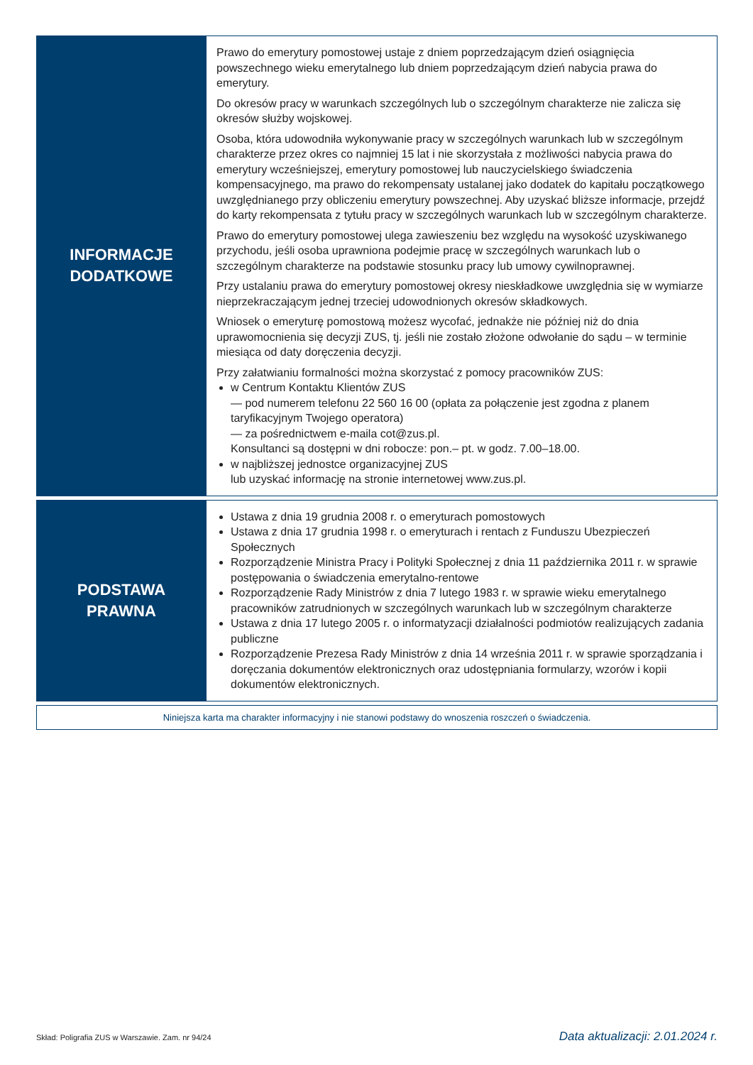| INFORMACJE DODATKOWE | Prawo do emerytury pomostowej ustaje z dniem poprzedzającym dzień osiągnięcia powszechnego wieku emerytalnego lub dniem poprzedzającym dzień nabycia prawa do emerytury. Do okresów pracy w warunkach szczególnych lub o szczególnym charakterze nie zalicza się okresów służby wojskowej. Osoba, która udowodniła wykonywanie pracy w szczególnych warunkach lub w szczególnym charakterze przez okres co najmniej 15 lat i nie skorzystała z możliwości nabycia prawa do emerytury wcześniejszej, emerytury pomostowej lub nauczycielskiego świadczenia kompensacyjnego, ma prawo do rekompensaty ustalanej jako dodatek do kapitału początkowego uwzględnianego przy obliczeniu emerytury powszechnej. Aby uzyskać bliższe informacje, przejdź do karty rekompensata z tytułu pracy w szczególnych warunkach lub w szczególnym charakterze. Prawo do emerytury pomostowej ulega zawieszeniu bez względu na wysokość uzyskiwanego przychodu, jeśli osoba uprawniona podejmie pracę w szczególnych warunkach lub o szczególnym charakterze na podstawie stosunku pracy lub umowy cywilnoprawnej. Przy ustalaniu prawa do emerytury pomostowej okresy nieskładkowe uwzględnia się w wymiarze nieprzekraczającym jednej trzeciej udowodnionych okresów składkowych. Wniosek o emeryturę pomostową możesz wycofać, jednakże nie później niż do dnia uprawomocnienia się decyzji ZUS, tj. jeśli nie zostało złożone odwołanie do sądu – w terminie miesiąca od daty doręczenia decyzji. Przy załatwianiu formalności można skorzystać z pomocy pracowników ZUS: w Centrum Kontaktu Klientów ZUS — pod numerem telefonu 22 560 16 00 (opłata za połączenie jest zgodna z planem taryfikacyjnym Twojego operatora) — za pośrednictwem e-maila cot@zus.pl. Konsultanci są dostępni w dni robocze: pon.– pt. w godz. 7.00–18.00. w najbliższej jednostce organizacyjnej ZUS lub uzyskać informację na stronie internetowej www.zus.pl. |
| PODSTAWA PRAWNA | Ustawa z dnia 19 grudnia 2008 r. o emeryturach pomostowych Ustawa z dnia 17 grudnia 1998 r. o emeryturach i rentach z Funduszu Ubezpieczeń Społecznych Rozporządzenie Ministra Pracy i Polityki Społecznej z dnia 11 października 2011 r. w sprawie postępowania o świadczenia emerytalno-rentowe Rozporządzenie Rady Ministrów z dnia 7 lutego 1983 r. w sprawie wieku emerytalnego pracowników zatrudnionych w szczególnych warunkach lub w szczególnym charakterze Ustawa z dnia 17 lutego 2005 r. o informatyzacji działalności podmiotów realizujących zadania publiczne Rozporządzenie Prezesa Rady Ministrów z dnia 14 września 2011 r. w sprawie sporządzania i doręczania dokumentów elektronicznych oraz udostępniania formularzy, wzorów i kopii dokumentów elektronicznych. |
Niniejsza karta ma charakter informacyjny i nie stanowi podstawy do wnoszenia roszczeń o świadczenia.
Skład: Poligrafia ZUS w Warszawie. Zam. nr 94/24 Data aktualizacji: 2.01.2024 r.